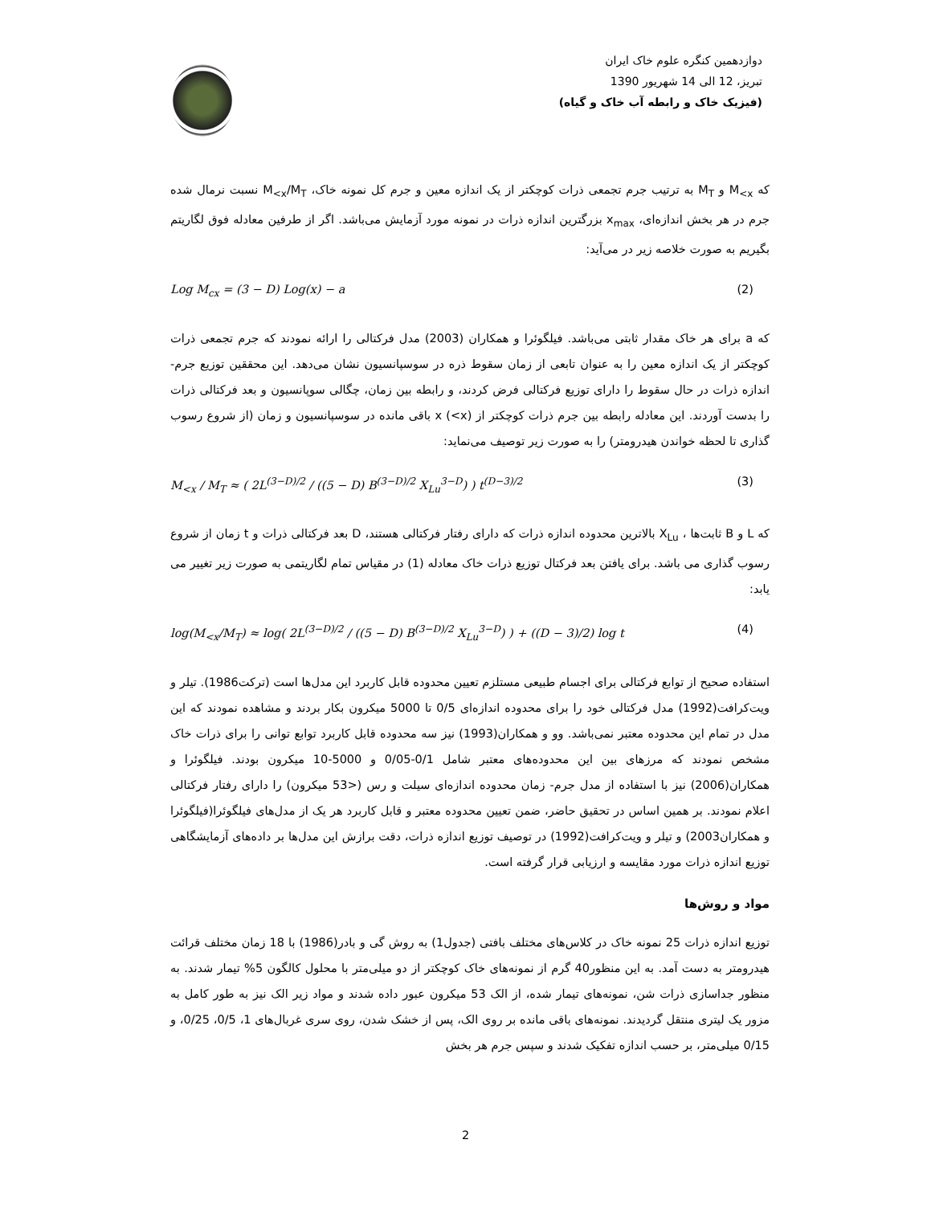دوازدهمین کنگره علوم خاک ایران
تبریز، 12 الی 14 شهریور 1390
(فیزیک خاک و رابطه آب خاک و گیاه)
که M<sub><x</sub> و M<sub>T</sub> به ترتیب جرم تجمعی ذرات کوچکتر از یک اندازه معین و جرم کل نمونه خاک، M<sub><x</sub>/M<sub>T</sub> نسبت نرمال شده جرم در هر بخش اندازه‌ای، x<sub>max</sub> بزرگترین اندازه ذرات در نمونه مورد آزمایش می‌باشد. اگر از طرفین معادله فوق لگاریتم بگیریم به صورت خلاصه زیر در می‌آید:
Log M<sub>cx</sub> = (3 − D) Log(x) − a (2)
که a برای هر خاک مقدار ثابتی می‌باشد. فیلگوئرا و همکاران (2003) مدل فرکتالی را ارائه نمودند که جرم تجمعی ذرات کوچکتر از یک اندازه معین را به عنوان تابعی از زمان سقوط ذره در سوسپانسیون نشان می‌دهد. این محققین توزیع جرم- اندازه ذرات در حال سقوط را دارای توزیع فرکتالی فرض کردند، و رابطه بین زمان، چگالی سوپانسیون و بعد فرکتالی ذرات را بدست آوردند. این معادله رابطه بین جرم ذرات کوچکتر از x (<x) باقی مانده در سوسپانسیون و زمان (از شروع رسوب گذاری تا لحظه خواندن هیدرومتر) را به صورت زیر توصیف می‌نماید:
M<sub><x</sub> / M<sub>T</sub> ≈ ( 2L<sup>(3−D)/2</sup> / ((5 − D) B<sup>(3−D)/2</sup> X<sub>Lu</sub><sup>3−D</sup>) ) t<sup>(D−3)/2</sup> (3)
که L و B ثابت‌ها ، X<sub>Lu</sub> بالاترین محدوده اندازه ذرات که دارای رفتار فرکتالی هستند، D بعد فرکتالی ذرات و t زمان از شروع رسوب گذاری می باشد. برای یافتن بعد فرکتال توزیع ذرات خاک معادله (1) در مقیاس تمام لگاریتمی به صورت زیر تغییر می یابد:
log(M<sub><x</sub>/M<sub>T</sub>) ≈ log( 2L<sup>(3−D)/2</sup> / ((5 − D) B<sup>(3−D)/2</sup> X<sub>Lu</sub><sup>3−D</sup>) ) + ((D − 3)/2) log t (4)
استفاده صحیح از توابع فرکتالی برای اجسام طبیعی مستلزم تعیین محدوده قابل کاربرد این مدل‌ها است (ترکت1986). تیلر و ویت‌کرافت(1992) مدل فرکتالی خود را برای محدوده اندازه‌ای 0/5 تا 5000 میکرون بکار بردند و مشاهده نمودند که این مدل در تمام این محدوده معتبر نمی‌باشد. وو و همکاران(1993) نیز سه محدوده قابل کاربرد توابع توانی را برای ذرات خاک مشخص نمودند که مرزهای بین این محدوده‌های معتبر شامل 0/1-0/05 و 5000-10 میکرون بودند. فیلگوئرا و همکاران(2006) نیز با استفاده از مدل جرم- زمان محدوده اندازه‌ای سیلت و رس (<53 میکرون) را دارای رفتار فرکتالی اعلام نمودند. بر همین اساس در تحقیق حاضر، ضمن تعیین محدوده معتبر و قابل کاربرد هر یک از مدل‌های فیلگوئرا(فیلگوئرا و همکاران2003) و تیلر و ویت‌کرافت(1992) در توصیف توزیع اندازه ذرات، دقت برازش این مدل‌ها بر داده‌های آزمایشگاهی توزیع اندازه ذرات مورد مقایسه و ارزیابی قرار گرفته است.
مواد و روش‌ها
توزیع اندازه ذرات 25 نمونه خاک در کلاس‌های مختلف بافتی (جدول1) به روش گی و بادر(1986) با 18 زمان مختلف قرائت هیدرومتر به دست آمد. به این منظور40 گرم از نمونه‌های خاک کوچکتر از دو میلی‌متر با محلول کالگون 5% تیمار شدند. به منظور جداسازی ذرات شن، نمونه‌های تیمار شده، از الک 53 میکرون عبور داده شدند و مواد زیر الک نیز به طور کامل به مزور یک لیتری منتقل گردیدند. نمونه‌های باقی مانده بر روی الک، پس از خشک شدن، روی سری غربال‌های 1، 0/5، 0/25، و 0/15 میلی‌متر، بر حسب اندازه تفکیک شدند و سپس جرم هر بخش
2